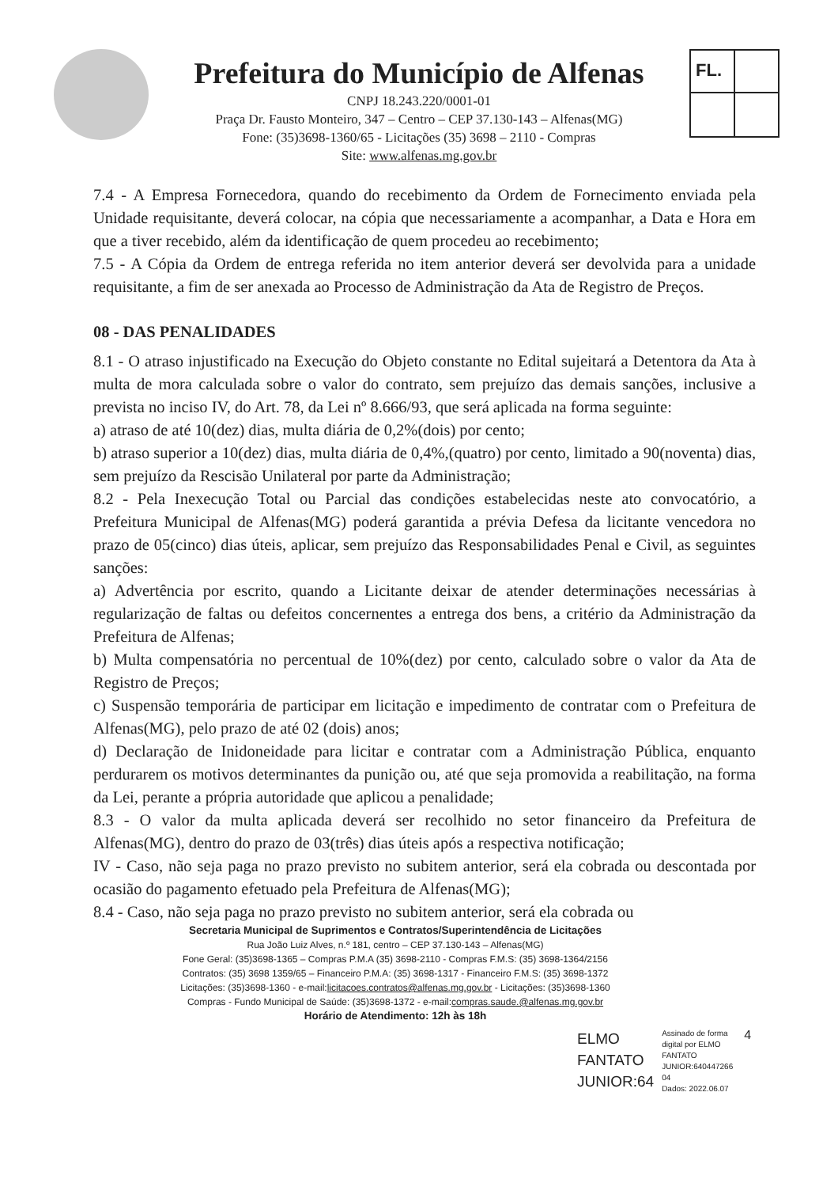Prefeitura do Município de Alfenas
CNPJ 18.243.220/0001-01
Praça Dr. Fausto Monteiro, 347 – Centro – CEP 37.130-143 – Alfenas(MG)
Fone: (35)3698-1360/65 - Licitações (35) 3698 – 2110 - Compras
Site: www.alfenas.mg.gov.br
FL.
7.4 - A Empresa Fornecedora, quando do recebimento da Ordem de Fornecimento enviada pela Unidade requisitante, deverá colocar, na cópia que necessariamente a acompanhar, a Data e Hora em que a tiver recebido, além da identificação de quem procedeu ao recebimento;
7.5 - A Cópia da Ordem de entrega referida no item anterior deverá ser devolvida para a unidade requisitante, a fim de ser anexada ao Processo de Administração da Ata de Registro de Preços.
08 - DAS PENALIDADES
8.1 - O atraso injustificado na Execução do Objeto constante no Edital sujeitará a Detentora da Ata à multa de mora calculada sobre o valor do contrato, sem prejuízo das demais sanções, inclusive a prevista no inciso IV, do Art. 78, da Lei nº 8.666/93, que será aplicada na forma seguinte:
a) atraso de até 10(dez) dias, multa diária de 0,2%(dois) por cento;
b) atraso superior a 10(dez) dias, multa diária de 0,4%,(quatro) por cento, limitado a 90(noventa) dias, sem prejuízo da Rescisão Unilateral por parte da Administração;
8.2 - Pela Inexecução Total ou Parcial das condições estabelecidas neste ato convocatório, a Prefeitura Municipal de Alfenas(MG) poderá garantida a prévia Defesa da licitante vencedora no prazo de 05(cinco) dias úteis, aplicar, sem prejuízo das Responsabilidades Penal e Civil, as seguintes sanções:
a) Advertência por escrito, quando a Licitante deixar de atender determinações necessárias à regularização de faltas ou defeitos concernentes a entrega dos bens, a critério da Administração da Prefeitura de Alfenas;
b) Multa compensatória no percentual de 10%(dez) por cento, calculado sobre o valor da Ata de Registro de Preços;
c) Suspensão temporária de participar em licitação e impedimento de contratar com o Prefeitura de Alfenas(MG), pelo prazo de até 02 (dois) anos;
d) Declaração de Inidoneidade para licitar e contratar com a Administração Pública, enquanto perdurarem os motivos determinantes da punição ou, até que seja promovida a reabilitação, na forma da Lei, perante a própria autoridade que aplicou a penalidade;
8.3 - O valor da multa aplicada deverá ser recolhido no setor financeiro da Prefeitura de Alfenas(MG), dentro do prazo de 03(três) dias úteis após a respectiva notificação;
IV - Caso, não seja paga no prazo previsto no subitem anterior, será ela cobrada ou descontada por ocasião do pagamento efetuado pela Prefeitura de Alfenas(MG);
8.4 - Caso, não seja paga no prazo previsto no subitem anterior, será ela cobrada ou
Secretaria Municipal de Suprimentos e Contratos/Superintendência de Licitações
Rua João Luiz Alves, n.º 181, centro – CEP 37.130-143 – Alfenas(MG)
Fone Geral: (35)3698-1365 – Compras P.M.A (35) 3698-2110 - Compras F.M.S: (35) 3698-1364/2156
Contratos: (35) 3698 1359/65 – Financeiro P.M.A: (35) 3698-1317 - Financeiro F.M.S: (35) 3698-1372
Licitações: (35)3698-1360 - e-mail:licitacoes.contratos@alfenas.mg.gov.br - Licitações: (35)3698-1360
Compras - Fundo Municipal de Saúde: (35)3698-1372 - e-mail:compras.saude.@alfenas.mg.gov.br
Horário de Atendimento: 12h às 18h
ELMO
FANTATO
JUNIOR:64
Assinado de forma
digital por ELMO
FANTATO
JUNIOR:640447266
04
Dados: 2022.06.07
4